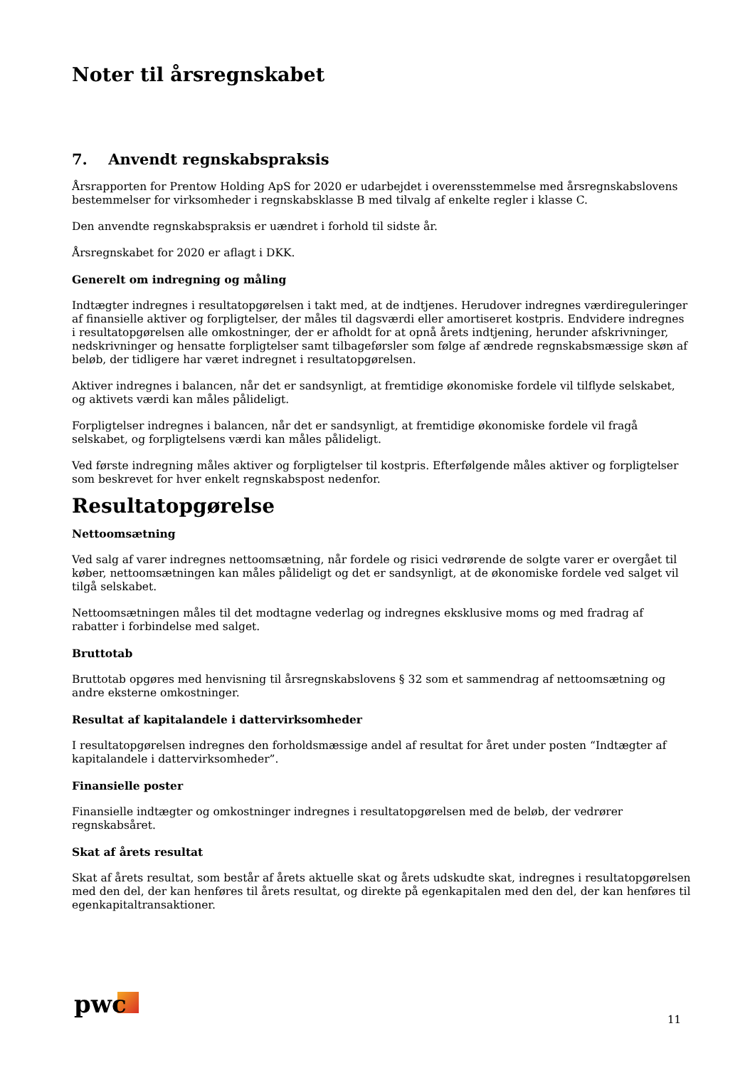Noter til årsregnskabet
7. Anvendt regnskabspraksis
Årsrapporten for Prentow Holding ApS for 2020 er udarbejdet i overensstemmelse med årsregnskabslovens bestemmelser for virksomheder i regnskabsklasse B med tilvalg af enkelte regler i klasse C.
Den anvendte regnskabspraksis er uændret i forhold til sidste år.
Årsregnskabet for 2020 er aflagt i DKK.
Generelt om indregning og måling
Indtægter indregnes i resultatopgørelsen i takt med, at de indtjenes. Herudover indregnes værdireguleringer af finansielle aktiver og forpligtelser, der måles til dagsværdi eller amortiseret kostpris. Endvidere indregnes i resultatopgørelsen alle omkostninger, der er afholdt for at opnå årets indtjening, herunder afskrivninger, nedskrivninger og hensatte forpligtelser samt tilbageførsler som følge af ændrede regnskabsmæssige skøn af beløb, der tidligere har været indregnet i resultatopgørelsen.
Aktiver indregnes i balancen, når det er sandsynligt, at fremtidige økonomiske fordele vil tilflyde selskabet, og aktivets værdi kan måles pålideligt.
Forpligtelser indregnes i balancen, når det er sandsynligt, at fremtidige økonomiske fordele vil fragå selskabet, og forpligtelsens værdi kan måles pålideligt.
Ved første indregning måles aktiver og forpligtelser til kostpris. Efterfølgende måles aktiver og forpligtelser som beskrevet for hver enkelt regnskabspost nedenfor.
Resultatopgørelse
Nettoomsætning
Ved salg af varer indregnes nettoomsætning, når fordele og risici vedrørende de solgte varer er overgået til køber, nettoomsætningen kan måles pålideligt og det er sandsynligt, at de økonomiske fordele ved salget vil tilgå selskabet.
Nettoomsætningen måles til det modtagne vederlag og indregnes eksklusive moms og med fradrag af rabatter i forbindelse med salget.
Bruttotab
Bruttotab opgøres med henvisning til årsregnskabslovens § 32 som et sammendrag af nettoomsætning og andre eksterne omkostninger.
Resultat af kapitalandele i dattervirksomheder
I resultatopgørelsen indregnes den forholdsmæssige andel af resultat for året under posten “Indtægter af kapitalandele i dattervirksomheder”.
Finansielle poster
Finansielle indtægter og omkostninger indregnes i resultatopgørelsen med de beløb, der vedrører regnskabsåret.
Skat af årets resultat
Skat af årets resultat, som består af årets aktuelle skat og årets udskudte skat, indregnes i resultatopgørelsen med den del, der kan henføres til årets resultat, og direkte på egenkapitalen med den del, der kan henføres til egenkapitaltransaktioner.
pwc
11